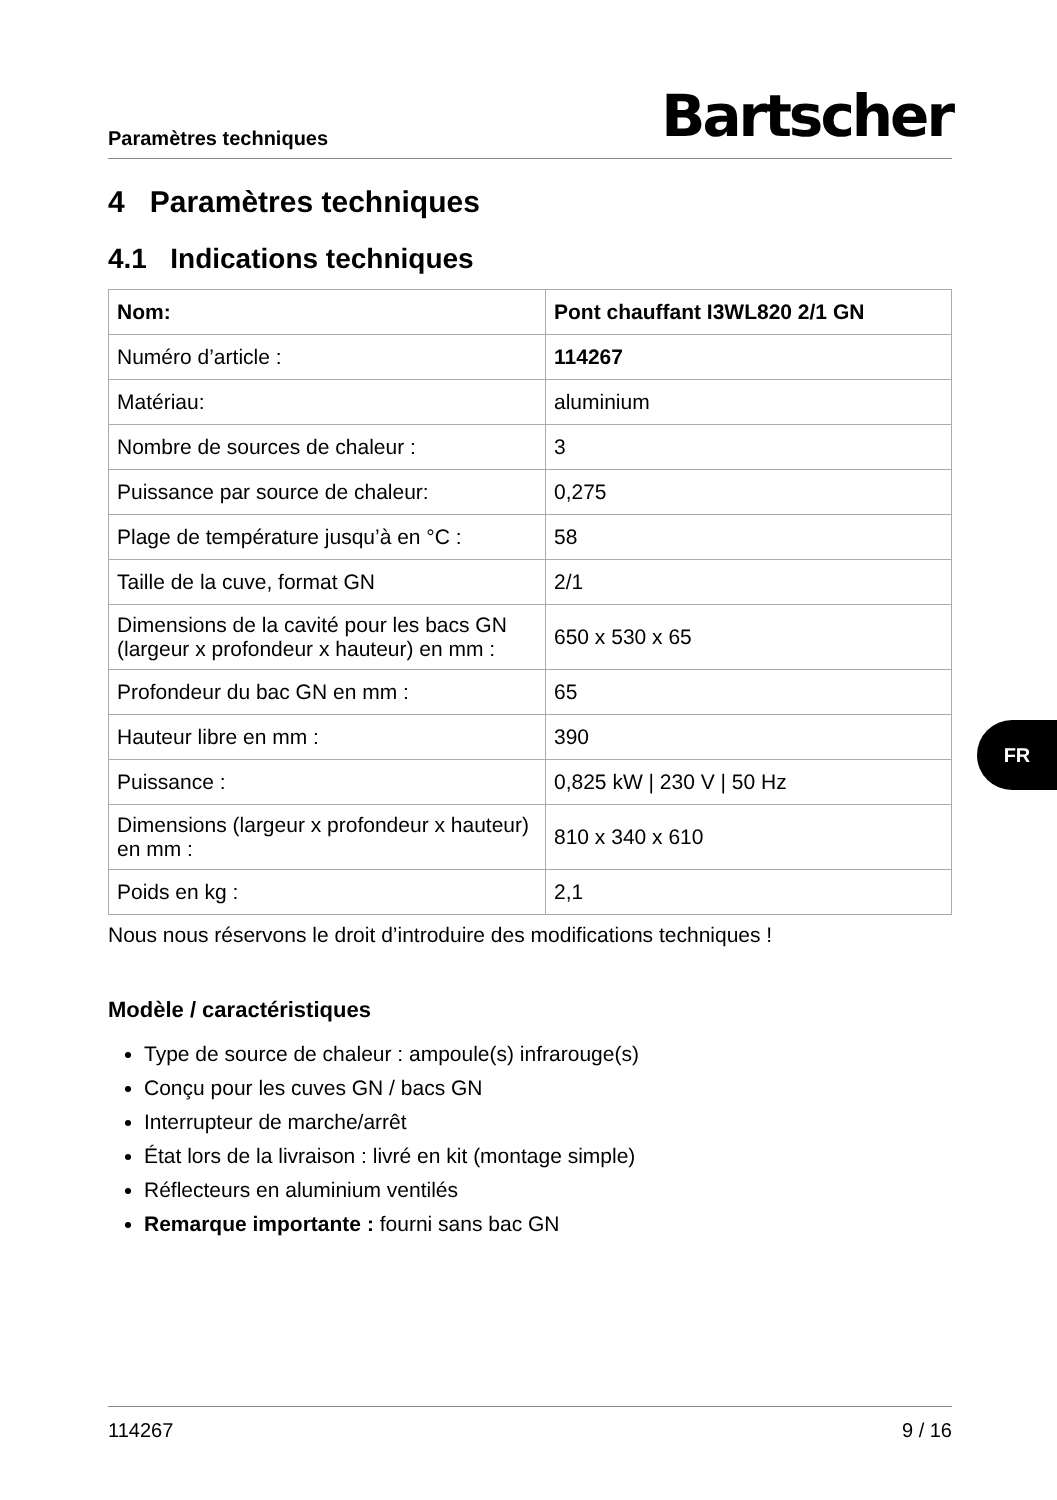Paramètres techniques Bartscher
4 Paramètres techniques
4.1 Indications techniques
| Nom: | Pont chauffant I3WL820 2/1 GN |
| Numéro d’article : | 114267 |
| Matériau: | aluminium |
| Nombre de sources de chaleur : | 3 |
| Puissance par source de chaleur: | 0,275 |
| Plage de température jusqu’à en °C : | 58 |
| Taille de la cuve, format GN | 2/1 |
| Dimensions de la cavité pour les bacs GN (largeur x profondeur x hauteur) en mm : | 650 x 530 x 65 |
| Profondeur du bac GN en mm : | 65 |
| Hauteur libre en mm : | 390 |
| Puissance : | 0,825 kW / 230 V / 50 Hz |
| Dimensions (largeur x profondeur x hauteur) en mm : | 810 x 340 x 610 |
| Poids en kg : | 2,1 |
Nous nous réservons le droit d’introduire des modifications techniques !
Modèle / caractéristiques
Type de source de chaleur : ampoule(s) infrarouge(s)
Conçu pour les cuves GN / bacs GN
Interrupteur de marche/arrêt
État lors de la livraison : livré en kit (montage simple)
Réflecteurs en aluminium ventilés
Remarque importante : fourni sans bac GN
FR
114267 9 / 16